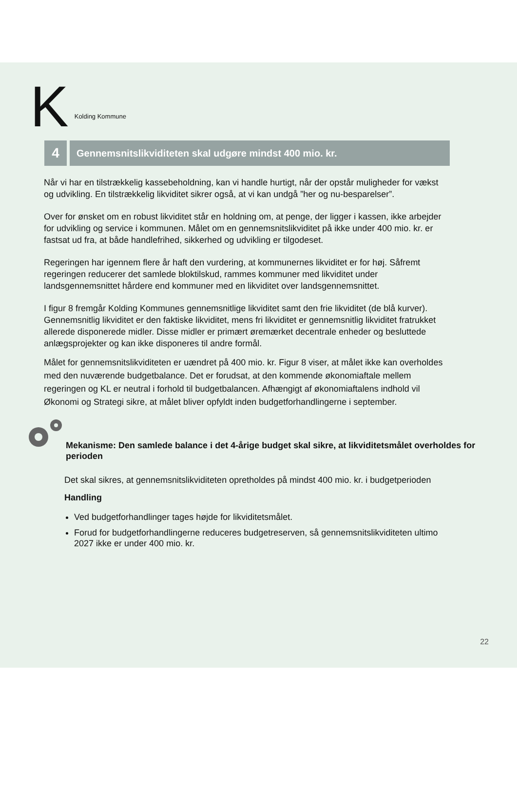K Kolding Kommune
4
Gennemsnitslikviditeten skal udgøre mindst 400 mio. kr.
Når vi har en tilstrækkelig kassebeholdning, kan vi handle hurtigt, når der opstår muligheder for vækst og udvikling. En tilstrækkelig likviditet sikrer også, at vi kan undgå ”her og nu-besparelser”.
Over for ønsket om en robust likviditet står en holdning om, at penge, der ligger i kassen, ikke arbejder for udvikling og service i kommunen. Målet om en gennemsnitslikviditet på ikke under 400 mio. kr. er fastsat ud fra, at både handlefrihed, sikkerhed og udvikling er tilgodeset.
Regeringen har igennem flere år haft den vurdering, at kommunernes likviditet er for høj. Såfremt regeringen reducerer det samlede bloktilskud, rammes kommuner med likviditet under landsgennemsnittet hårdere end kommuner med en likviditet over landsgennemsnittet.
I figur 8 fremgår Kolding Kommunes gennemsnitlige likviditet samt den frie likviditet (de blå kurver). Gennemsnitlig likviditet er den faktiske likviditet, mens fri likviditet er gennemsnitlig likviditet fratrukket allerede disponerede midler. Disse midler er primært øremærket decentrale enheder og besluttede anlægsprojekter og kan ikke disponeres til andre formål.
Målet for gennemsnitslikviditeten er uændret på 400 mio. kr. Figur 8 viser, at målet ikke kan overholdes med den nuværende budgetbalance. Det er forudsat, at den kommende økonomiaftale mellem regeringen og KL er neutral i forhold til budgetbalancen. Afhængigt af økonomiaftalens indhold vil Økonomi og Strategi sikre, at målet bliver opfyldt inden budgetforhandlingerne i september.
Mekanisme: Den samlede balance i det 4-årige budget skal sikre, at likviditetsmålet overholdes for perioden
Det skal sikres, at gennemsnitslikviditeten opretholdes på mindst 400 mio. kr. i budgetperioden
Handling
Ved budgetforhandlinger tages højde for likviditetsmålet.
Forud for budgetforhandlingerne reduceres budgetreserven, så gennemsnitslikviditeten ultimo 2027 ikke er under 400 mio. kr.
22